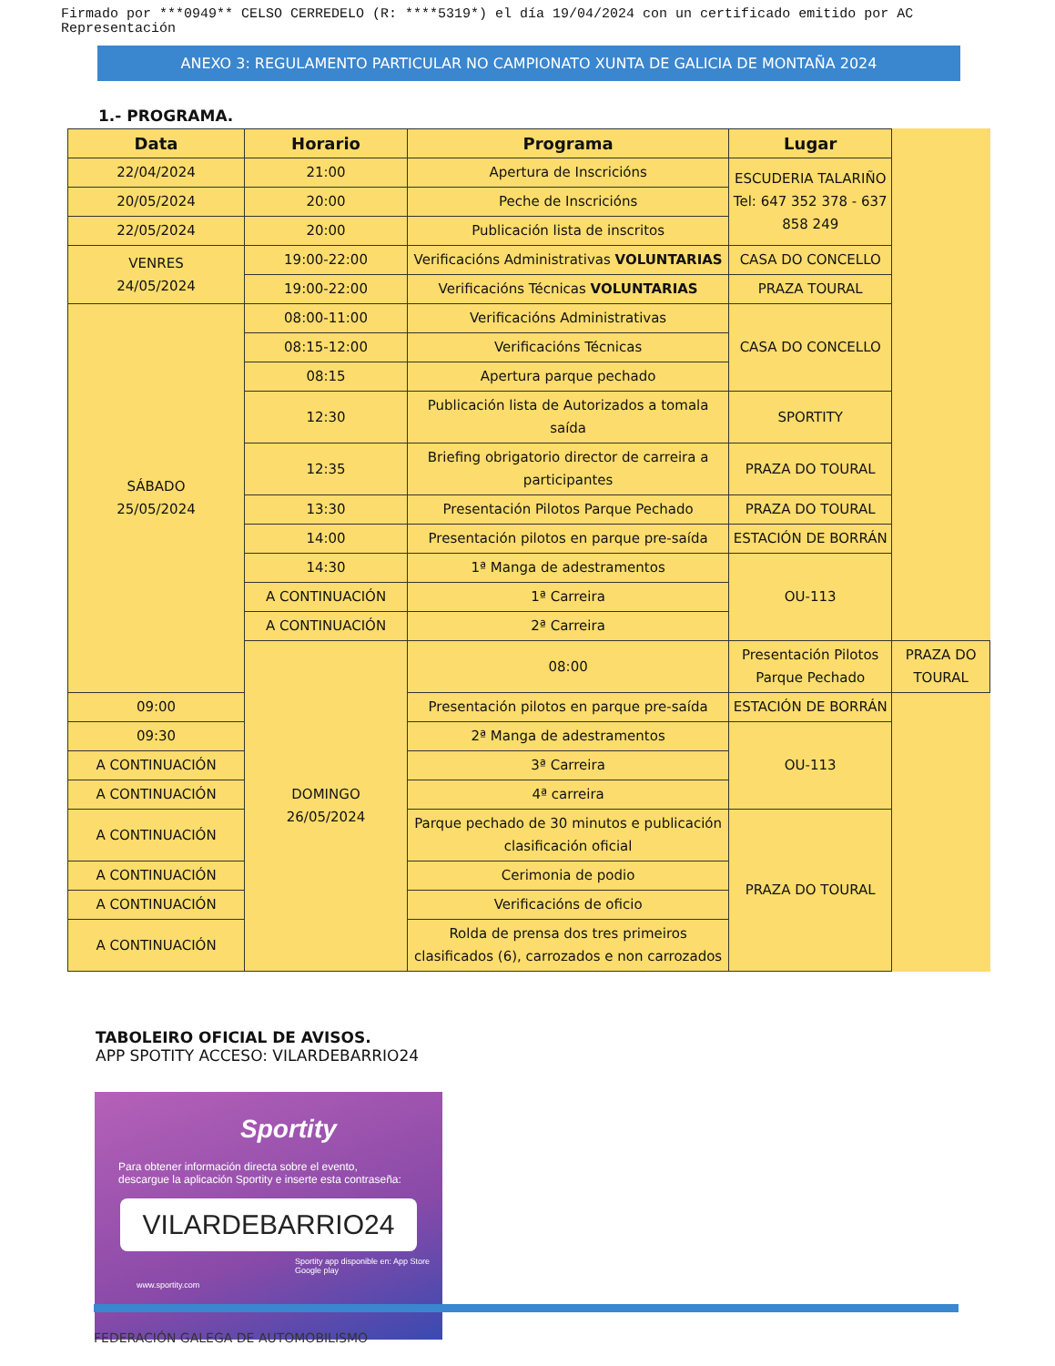Firmado por ***0949** CELSO CERREDELO (R: ****5319*) el día 19/04/2024 con un certificado emitido por AC Representación
ANEXO 3: REGULAMENTO PARTICULAR NO CAMPIONATO XUNTA DE GALICIA DE MONTAÑA 2024
1.- PROGRAMA.
| Data | Horario | Programa | Lugar | |
| --- | --- | --- | --- | --- |
| 22/04/2024 | 21:00 | Apertura de Inscricións | ESCUDERIA TALARIÑO Tel: 647 352 378 - 637 858 249 | |
| 20/05/2024 | 20:00 | Peche de Inscricións | | |
| 22/05/2024 | 20:00 | Publicación lista de inscritos | | |
| VENRES 24/05/2024 | 19:00-22:00 | Verificacións Administrativas VOLUNTARIAS | CASA DO CONCELLO | |
| | 19:00-22:00 | Verificacións Técnicas VOLUNTARIAS | PRAZA TOURAL | |
| SÁBADO 25/05/2024 | 08:00-11:00 | Verificacións Administrativas | CASA DO CONCELLO | |
| | 08:15-12:00 | Verificacións Técnicas | | |
| | 08:15 | Apertura parque pechado | | |
| | 12:30 | Publicación lista de Autorizados a tomala saída | SPORTITY | |
| | 12:35 | Briefing obrigatorio director de carreira a participantes | PRAZA DO TOURAL | |
| | 13:30 | Presentación Pilotos Parque Pechado | PRAZA DO TOURAL | |
| | 14:00 | Presentación pilotos en parque pre-saída | ESTACIÓN DE BORRÁN | |
| | 14:30 | 1ª Manga de adestramentos | OU-113 | |
| | A CONTINUACIÓN | 1ª Carreira | | |
| | A CONTINUACIÓN | 2ª Carreira | | |
| | DOMINGO 26/05/2024 | 08:00 | Presentación Pilotos Parque Pechado | PRAZA DO TOURAL |
| 09:00 | | Presentación pilotos en parque pre-saída | ESTACIÓN DE BORRÁN | |
| 09:30 | | 2ª Manga de adestramentos | OU-113 | |
| A CONTINUACIÓN | | 3ª Carreira | | |
| A CONTINUACIÓN | | 4ª carreira | | |
| A CONTINUACIÓN | | Parque pechado de 30 minutos e publicación clasificación oficial | PRAZA DO TOURAL | |
| A CONTINUACIÓN | | Cerimonia de podio | | |
| A CONTINUACIÓN | | Verificacións de oficio | | |
| A CONTINUACIÓN | | Rolda de prensa dos tres primeiros clasificados (6), carrozados e non carrozados | | |
TABOLEIRO OFICIAL DE AVISOS.
APP SPOTITY ACCESO: VILARDEBARRIO24
Sportity
Para obtener información directa sobre el evento,
descargue la aplicación Sportity e inserte esta contraseña:
VILARDEBARRIO24
Sportity app disponible en: App Store Google play
www.sportity.com
FEDERACIÓN GALEGA DE AUTOMOBILISMO